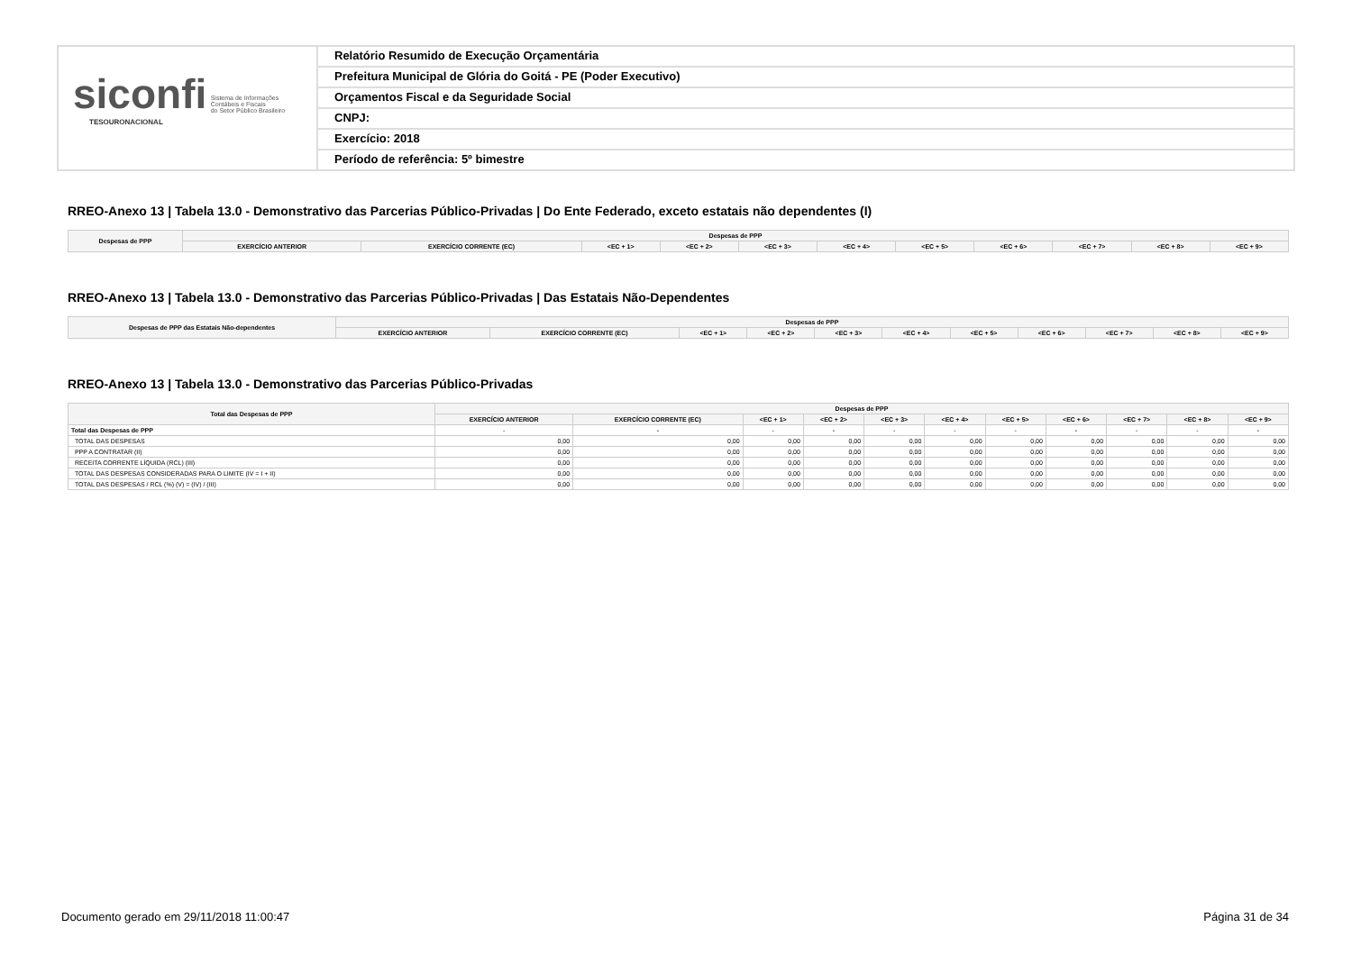siconfi Sistema de Informações
Contábeis e Fiscais
do Setor Público Brasileiro
TESOURONACIONAL
Relatório Resumido de Execução Orçamentária
Prefeitura Municipal de Glória do Goitá - PE (Poder Executivo)
Orçamentos Fiscal e da Seguridade Social
CNPJ:
Exercício: 2018
Período de referência: 5º bimestre
RREO-Anexo 13 | Tabela 13.0 - Demonstrativo das Parcerias Público-Privadas | Do Ente Federado, exceto estatais não dependentes (I)
| Despesas de PPP | Despesas de PPP | | | | | | | | | | |
| --- | --- | --- | --- | --- | --- | --- | --- | --- | --- | --- | --- |
| | EXERCÍCIO ANTERIOR | EXERCÍCIO CORRENTE (EC) | <EC + 1> | <EC + 2> | <EC + 3> | <EC + 4> | <EC + 5> | <EC + 6> | <EC + 7> | <EC + 8> | <EC + 9> |
RREO-Anexo 13 | Tabela 13.0 - Demonstrativo das Parcerias Público-Privadas | Das Estatais Não-Dependentes
| Despesas de PPP das Estatais Não-dependentes | Despesas de PPP | | | | | | | | | | |
| --- | --- | --- | --- | --- | --- | --- | --- | --- | --- | --- | --- |
| | EXERCÍCIO ANTERIOR | EXERCÍCIO CORRENTE (EC) | <EC + 1> | <EC + 2> | <EC + 3> | <EC + 4> | <EC + 5> | <EC + 6> | <EC + 7> | <EC + 8> | <EC + 9> |
RREO-Anexo 13 | Tabela 13.0 - Demonstrativo das Parcerias Público-Privadas
| Total das Despesas de PPP | Despesas de PPP | | | | | | | | | | |
| --- | --- | --- | --- | --- | --- | --- | --- | --- | --- | --- | --- |
| | EXERCÍCIO ANTERIOR | EXERCÍCIO CORRENTE (EC) | <EC + 1> | <EC + 2> | <EC + 3> | <EC + 4> | <EC + 5> | <EC + 6> | <EC + 7> | <EC + 8> | <EC + 9> |
| Total das Despesas de PPP | - | - | - | - | - | - | - | - | - | - | - |
| TOTAL DAS DESPESAS | 0,00 | 0,00 | 0,00 | 0,00 | 0,00 | 0,00 | 0,00 | 0,00 | 0,00 | 0,00 | 0,00 |
| PPP A CONTRATAR (II) | 0,00 | 0,00 | 0,00 | 0,00 | 0,00 | 0,00 | 0,00 | 0,00 | 0,00 | 0,00 | 0,00 |
| RECEITA CORRENTE LÍQUIDA (RCL) (III) | 0,00 | 0,00 | 0,00 | 0,00 | 0,00 | 0,00 | 0,00 | 0,00 | 0,00 | 0,00 | 0,00 |
| TOTAL DAS DESPESAS CONSIDERADAS PARA O LIMITE (IV = I + II) | 0,00 | 0,00 | 0,00 | 0,00 | 0,00 | 0,00 | 0,00 | 0,00 | 0,00 | 0,00 | 0,00 |
| TOTAL DAS DESPESAS / RCL (%) (V) = (IV) / (III) | 0,00 | 0,00 | 0,00 | 0,00 | 0,00 | 0,00 | 0,00 | 0,00 | 0,00 | 0,00 | 0,00 |
Documento gerado em 29/11/2018 11:00:47
Página 31 de 34